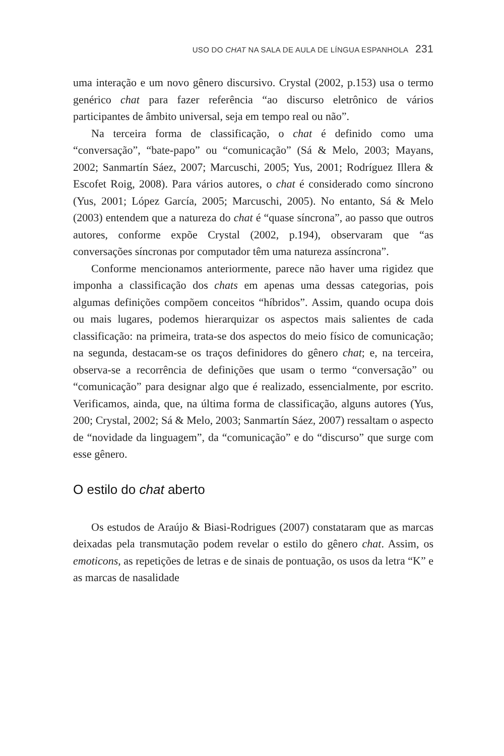USO DO CHAT NA SALA DE AULA DE LÍNGUA ESPANHOLA 231
uma interação e um novo gênero discursivo. Crystal (2002, p.153) usa o termo genérico chat para fazer referência “ao discurso eletrônico de vários participantes de âmbito universal, seja em tempo real ou não”.
Na terceira forma de classificação, o chat é definido como uma “conversação”, “bate-papo” ou “comunicação” (Sá & Melo, 2003; Mayans, 2002; Sanmartín Sáez, 2007; Marcuschi, 2005; Yus, 2001; Rodríguez Illera & Escofet Roig, 2008). Para vários autores, o chat é considerado como síncrono (Yus, 2001; López García, 2005; Marcuschi, 2005). No entanto, Sá & Melo (2003) entendem que a natureza do chat é “quase síncrona”, ao passo que outros autores, conforme expõe Crystal (2002, p.194), observaram que “as conversações síncronas por computador têm uma natureza assíncrona”.
Conforme mencionamos anteriormente, parece não haver uma rigidez que imponha a classificação dos chats em apenas uma dessas categorias, pois algumas definições compõem conceitos “híbridos”. Assim, quando ocupa dois ou mais lugares, podemos hierarquizar os aspectos mais salientes de cada classificação: na primeira, trata-se dos aspectos do meio físico de comunicação; na segunda, destacam-se os traços definidores do gênero chat; e, na terceira, observa-se a recorrência de definições que usam o termo “conversação” ou “comunicação” para designar algo que é realizado, essencialmente, por escrito. Verificamos, ainda, que, na última forma de classificação, alguns autores (Yus, 200; Crystal, 2002; Sá & Melo, 2003; Sanmartín Sáez, 2007) ressaltam o aspecto de “novidade da linguagem”, da “comunicação” e do “discurso” que surge com esse gênero.
O estilo do chat aberto
Os estudos de Araújo & Biasi-Rodrigues (2007) constataram que as marcas deixadas pela transmutação podem revelar o estilo do gênero chat. Assim, os emoticons, as repetições de letras e de sinais de pontuação, os usos da letra “K” e as marcas de nasalidade